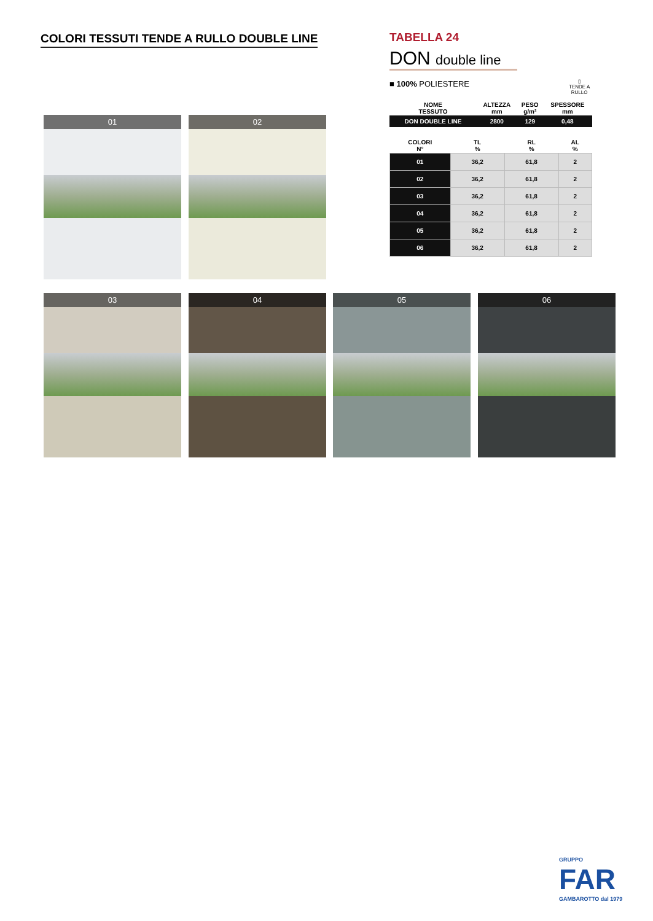COLORI TESSUTI TENDE A RULLO DOUBLE LINE
TABELLA 24
DON double line
■ 100% POLIESTERE
| NOME TESSUTO | ALTEZZA mm | PESO g/m² | SPESSORE mm |
| --- | --- | --- | --- |
| DON DOUBLE LINE | 2800 | 129 | 0,48 |
| COLORI N° | TL % | RL % | AL % |
| --- | --- | --- | --- |
| 01 | 36,2 | 61,8 | 2 |
| 02 | 36,2 | 61,8 | 2 |
| 03 | 36,2 | 61,8 | 2 |
| 04 | 36,2 | 61,8 | 2 |
| 05 | 36,2 | 61,8 | 2 |
| 06 | 36,2 | 61,8 | 2 |
▯
TENDE A
RULLO
01 02
03 04 05 06
GRUPPO
FAR
GAMBAROTTO dal 1979